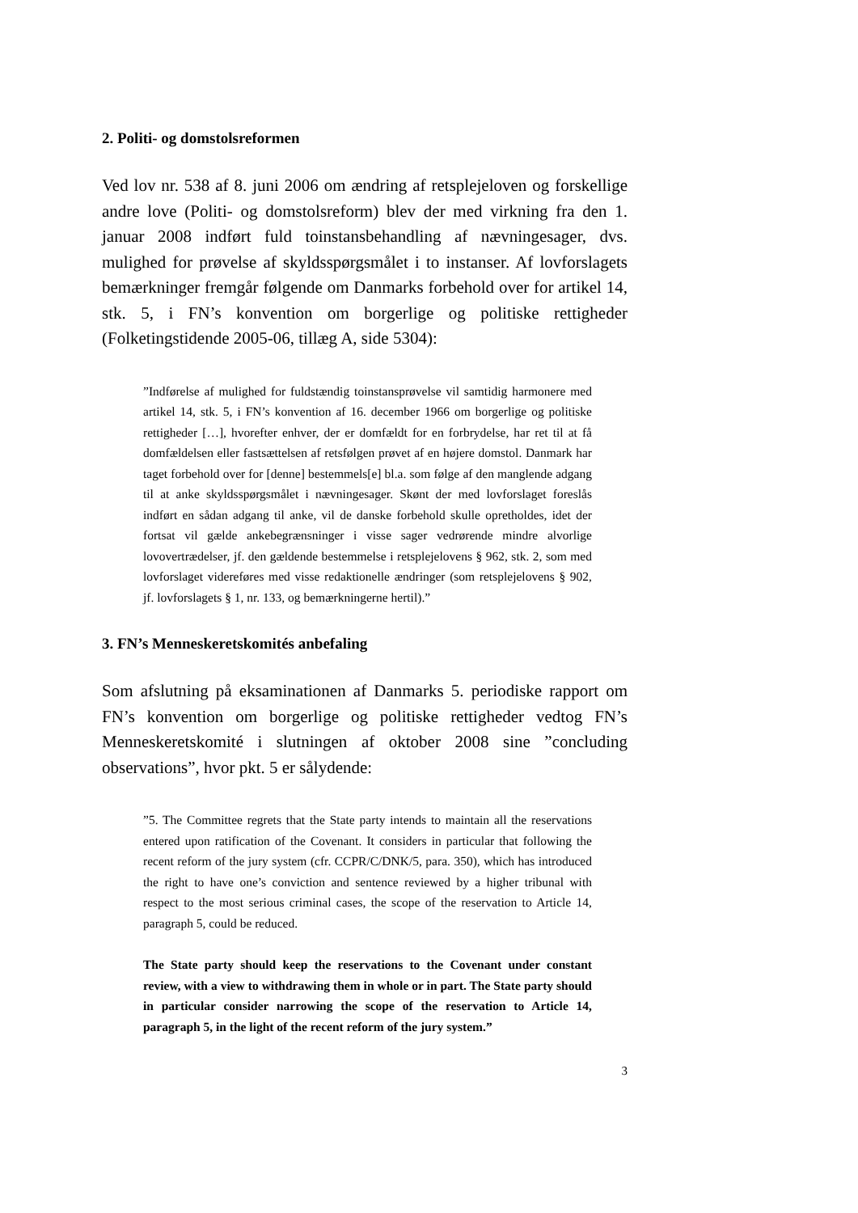2. Politi- og domstolsreformen
Ved lov nr. 538 af 8. juni 2006 om ændring af retsplejeloven og forskellige andre love (Politi- og domstolsreform) blev der med virkning fra den 1. januar 2008 indført fuld toinstansbehandling af nævningesager, dvs. mulighed for prøvelse af skyldsspørgsmålet i to instanser. Af lovforslagets bemærkninger fremgår følgende om Danmarks forbehold over for artikel 14, stk. 5, i FN’s konvention om borgerlige og politiske rettigheder (Folketingstidende 2005-06, tillæg A, side 5304):
”Indførelse af mulighed for fuldstændig toinstansprøvelse vil samtidig harmonere med artikel 14, stk. 5, i FN’s konvention af 16. december 1966 om borgerlige og politiske rettigheder […], hvorefter enhver, der er domfældt for en forbrydelse, har ret til at få domfældelsen eller fastsættelsen af retsfølgen prøvet af en højere domstol. Danmark har taget forbehold over for [denne] bestemmels[e] bl.a. som følge af den manglende adgang til at anke skyldsspørgsmålet i nævningesager. Skønt der med lovforslaget foreslås indført en sådan adgang til anke, vil de danske forbehold skulle opretholdes, idet der fortsat vil gælde ankebegrænsninger i visse sager vedrørende mindre alvorlige lovovertrædelser, jf. den gældende bestemmelse i retsplejelovens § 962, stk. 2, som med lovforslaget videreføres med visse redaktionelle ændringer (som retsplejelovens § 902, jf. lovforslagets § 1, nr. 133, og bemærkningerne hertil).”
3. FN’s Menneskeretskomités anbefaling
Som afslutning på eksaminationen af Danmarks 5. periodiske rapport om FN’s konvention om borgerlige og politiske rettigheder vedtog FN’s Menneskeretskomité i slutningen af oktober 2008 sine ”concluding observations”, hvor pkt. 5 er sålydende:
”5. The Committee regrets that the State party intends to maintain all the reservations entered upon ratification of the Covenant. It considers in particular that following the recent reform of the jury system (cfr. CCPR/C/DNK/5, para. 350), which has introduced the right to have one’s conviction and sentence reviewed by a higher tribunal with respect to the most serious criminal cases, the scope of the reservation to Article 14, paragraph 5, could be reduced.
The State party should keep the reservations to the Covenant under constant review, with a view to withdrawing them in whole or in part. The State party should in particular consider narrowing the scope of the reservation to Article 14, paragraph 5, in the light of the recent reform of the jury system.”
3